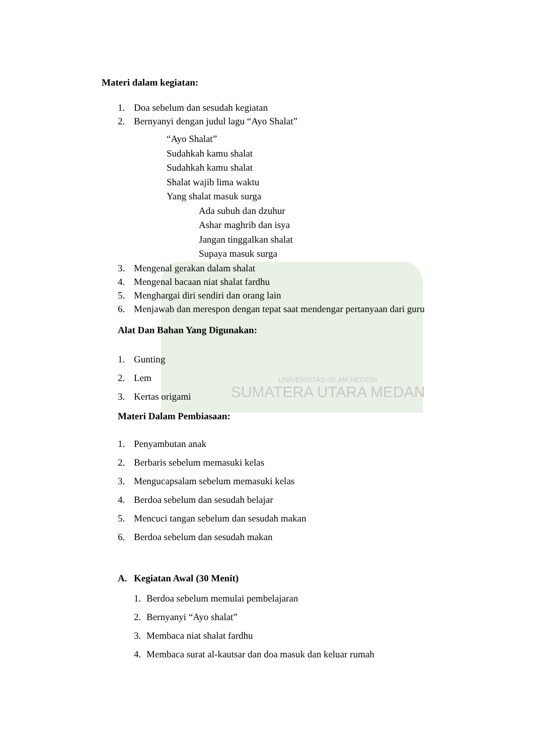Materi dalam kegiatan:
1. Doa sebelum dan sesudah kegiatan
2. Bernyanyi dengan judul lagu “Ayo Shalat”
“Ayo Shalat”
Sudahkah kamu shalat
Sudahkah kamu shalat
Shalat wajib lima waktu
Yang shalat masuk surga
Ada subuh dan dzuhur
Ashar maghrib dan isya
Jangan tinggalkan shalat
Supaya masuk surga
3. Mengenal gerakan dalam shalat
4. Mengenal bacaan niat shalat fardhu
5. Menghargai diri sendiri dan orang lain
6. Menjawab dan merespon dengan tepat saat mendengar pertanyaan dari guru
Alat Dan Bahan Yang Digunakan:
1. Gunting
2. Lem
3. Kertas origami
UNIVERSITAS ISLAM NEGERI
SUMATERA UTARA MEDAN
Materi Dalam Pembiasaan:
1. Penyambutan anak
2. Berbaris sebelum memasuki kelas
3. Mengucapsalam sebelum memasuki kelas
4. Berdoa sebelum dan sesudah belajar
5. Mencuci tangan sebelum dan sesudah makan
6. Berdoa sebelum dan sesudah makan
A. Kegiatan Awal (30 Menit)
1. Berdoa sebelum memulai pembelajaran
2. Bernyanyi “Ayo shalat”
3. Membaca niat shalat fardhu
4. Membaca surat al-kautsar dan doa masuk dan keluar rumah